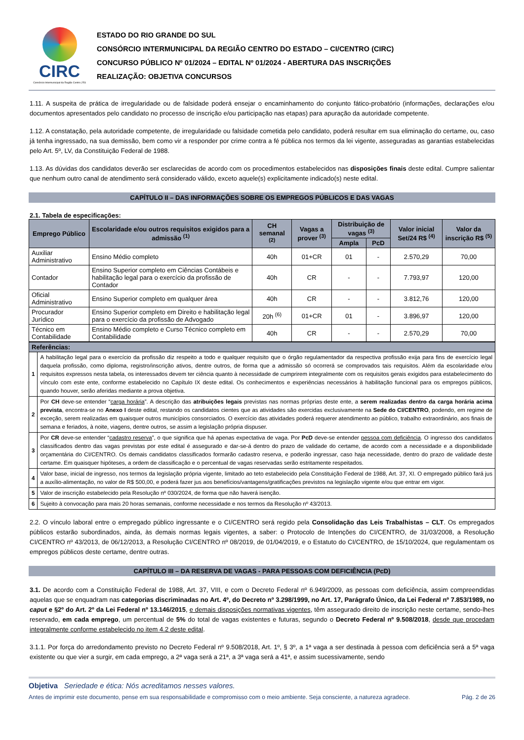CIRC
Consórcio Intermunicipal da Região Centro | RS
ESTADO DO RIO GRANDE DO SUL
CONSÓRCIO INTERMUNICIPAL DA REGIÃO CENTRO DO ESTADO – CI/CENTRO (CIRC)
CONCURSO PÚBLICO Nº 01/2024 – EDITAL Nº 01/2024 - ABERTURA DAS INSCRIÇÕES
REALIZAÇÃO: OBJETIVA CONCURSOS
1.11. A suspeita de prática de irregularidade ou de falsidade poderá ensejar o encaminhamento do conjunto fático-probatório (informações, declarações e/ou documentos apresentados pelo candidato no processo de inscrição e/ou participação nas etapas) para apuração da autoridade competente.
1.12. A constatação, pela autoridade competente, de irregularidade ou falsidade cometida pelo candidato, poderá resultar em sua eliminação do certame, ou, caso já tenha ingressado, na sua demissão, bem como vir a responder por crime contra a fé pública nos termos da lei vigente, asseguradas as garantias estabelecidas pelo Art. 5º, LV, da Constituição Federal de 1988.
1.13. As dúvidas dos candidatos deverão ser esclarecidas de acordo com os procedimentos estabelecidos nas disposições finais deste edital. Cumpre salientar que nenhum outro canal de atendimento será considerado válido, exceto aquele(s) explicitamente indicado(s) neste edital.
CAPÍTULO II – DAS INFORMAÇÕES SOBRE OS EMPREGOS PÚBLICOS E DAS VAGAS
2.1. Tabela de especificações:
| Emprego Público | Escolaridade e/ou outros requisitos exigidos para a admissão <sup>(1)</sup> | CH semanal <sup>(2)</sup> | Vagas a prover <sup>(3)</sup> | Distribuição de vagas <sup>(3)</sup> | | Valor inicial Set/24 R$ <sup>(4)</sup> | Valor da inscrição R$ <sup>(5)</sup> |
| --- | --- | --- | --- | --- | --- | --- | --- |
| | | | | Ampla | PcD | | |
| Auxiliar Administrativo | Ensino Médio completo | 40h | 01+CR | 01 | - | 2.570,29 | 70,00 |
| Contador | Ensino Superior completo em Ciências Contábeis e habilitação legal para o exercício da profissão de Contador | 40h | CR | - | - | 7.793,97 | 120,00 |
| Oficial Administrativo | Ensino Superior completo em qualquer área | 40h | CR | - | - | 3.812,76 | 120,00 |
| Procurador Jurídico | Ensino Superior completo em Direito e habilitação legal para o exercício da profissão de Advogado | 20h <sup>(6)</sup> | 01+CR | 01 | - | 3.896,97 | 120,00 |
| Técnico em Contabilidade | Ensino Médio completo e Curso Técnico completo em Contabilidade | 40h | CR | - | - | 2.570,29 | 70,00 |
| Referências: | |
| --- | --- |
| 1 | A habilitação legal para o exercício da profissão diz respeito a todo e qualquer requisito que o órgão regulamentador da respectiva profissão exija para fins de exercício legal daquela profissão, como diploma, registro/inscrição ativos, dentre outros, de forma que a admissão só ocorrerá se comprovados tais requisitos. Além da escolaridade e/ou requisitos expressos nesta tabela, os interessados devem ter ciência quanto à necessidade de cumprirem integralmente com os requisitos gerais exigidos para estabelecimento do vínculo com este ente, conforme estabelecido no Capítulo IX deste edital. Os conhecimentos e experiências necessários à habilitação funcional para os empregos públicos, quando houver, serão aferidas mediante a prova objetiva. |
| 2 | Por CH deve-se entender “ carga horária ”. A descrição das atribuições legais previstas nas normas próprias deste ente, a serem realizadas dentro da carga horária acima prevista , encontra-se no Anexo I deste edital, restando os candidatos cientes que as atividades são exercidas exclusivamente na Sede do CI/CENTRO , podendo, em regime de exceção, serem realizadas em quaisquer outros municípios consorciados. O exercício das atividades poderá requerer atendimento ao público, trabalho extraordinário, aos finais de semana e feriados, à noite, viagens, dentre outros, se assim a legislação própria dispuser. |
| 3 | Por CR deve-se entender “ cadastro reserva ”, o que significa que há apenas expectativa de vaga. Por PcD deve-se entender pessoa com deficiência . O ingresso dos candidatos classificados dentro das vagas previstas por este edital é assegurado e dar-se-á dentro do prazo de validade do certame, de acordo com a necessidade e a disponibilidade orçamentária do CI/CENTRO. Os demais candidatos classificados formarão cadastro reserva, e poderão ingressar, caso haja necessidade, dentro do prazo de validade deste certame. Em quaisquer hipóteses, a ordem de classificação e o percentual de vagas reservadas serão estritamente respeitados. |
| 4 | Valor base, inicial de ingresso, nos termos da legislação própria vigente, limitado ao teto estabelecido pela Constituição Federal de 1988, Art. 37, XI. O empregado público fará jus a auxílio-alimentação, no valor de R$ 500,00, e poderá fazer jus aos benefícios/vantagens/gratificações previstos na legislação vigente e/ou que entrar em vigor. |
| 5 | Valor de inscrição estabelecido pela Resolução nº 030/2024, de forma que não haverá isenção. |
| 6 | Sujeito à convocação para mais 20 horas semanais, conforme necessidade e nos termos da Resolução nº 43/2013. |
2.2. O vínculo laboral entre o empregado público ingressante e o CI/CENTRO será regido pela Consolidação das Leis Trabalhistas – CLT. Os empregados públicos estarão subordinados, ainda, às demais normas legais vigentes, a saber: o Protocolo de Intenções do CI/CENTRO, de 31/03/2008, a Resolução CI/CENTRO nº 43/2013, de 06/12/2013, a Resolução CI/CENTRO nº 08/2019, de 01/04/2019, e o Estatuto do CI/CENTRO, de 15/10/2024, que regulamentam os empregos públicos deste certame, dentre outras.
CAPÍTULO III – DA RESERVA DE VAGAS - PARA PESSOAS COM DEFICIÊNCIA (PcD)
3.1. De acordo com a Constituição Federal de 1988, Art. 37, VIII, e com o Decreto Federal nº 6.949/2009, as pessoas com deficiência, assim compreendidas aquelas que se enquadram nas categorias discriminadas no Art. 4º, do Decreto nº 3.298/1999, no Art. 17, Parágrafo Único, da Lei Federal nº 7.853/1989, no caput e §2º do Art. 2º da Lei Federal nº 13.146/2015, e demais disposições normativas vigentes, têm assegurado direito de inscrição neste certame, sendo-lhes reservado, em cada emprego, um percentual de 5% do total de vagas existentes e futuras, segundo o Decreto Federal nº 9.508/2018, desde que procedam integralmente conforme estabelecido no item 4.2 deste edital.
3.1.1. Por força do arredondamento previsto no Decreto Federal nº 9.508/2018, Art. 1º, § 3º, a 1ª vaga a ser destinada à pessoa com deficiência será a 5ª vaga existente ou que vier a surgir, em cada emprego, a 2ª vaga será a 21ª, a 3ª vaga será a 41ª, e assim sucessivamente, sendo
Objetiva Seriedade e ética: Nós acreditamos nesses valores.
Antes de imprimir este documento, pense em sua responsabilidade e compromisso com o meio ambiente. Seja consciente, a natureza agradece. Pág. 2 de 26